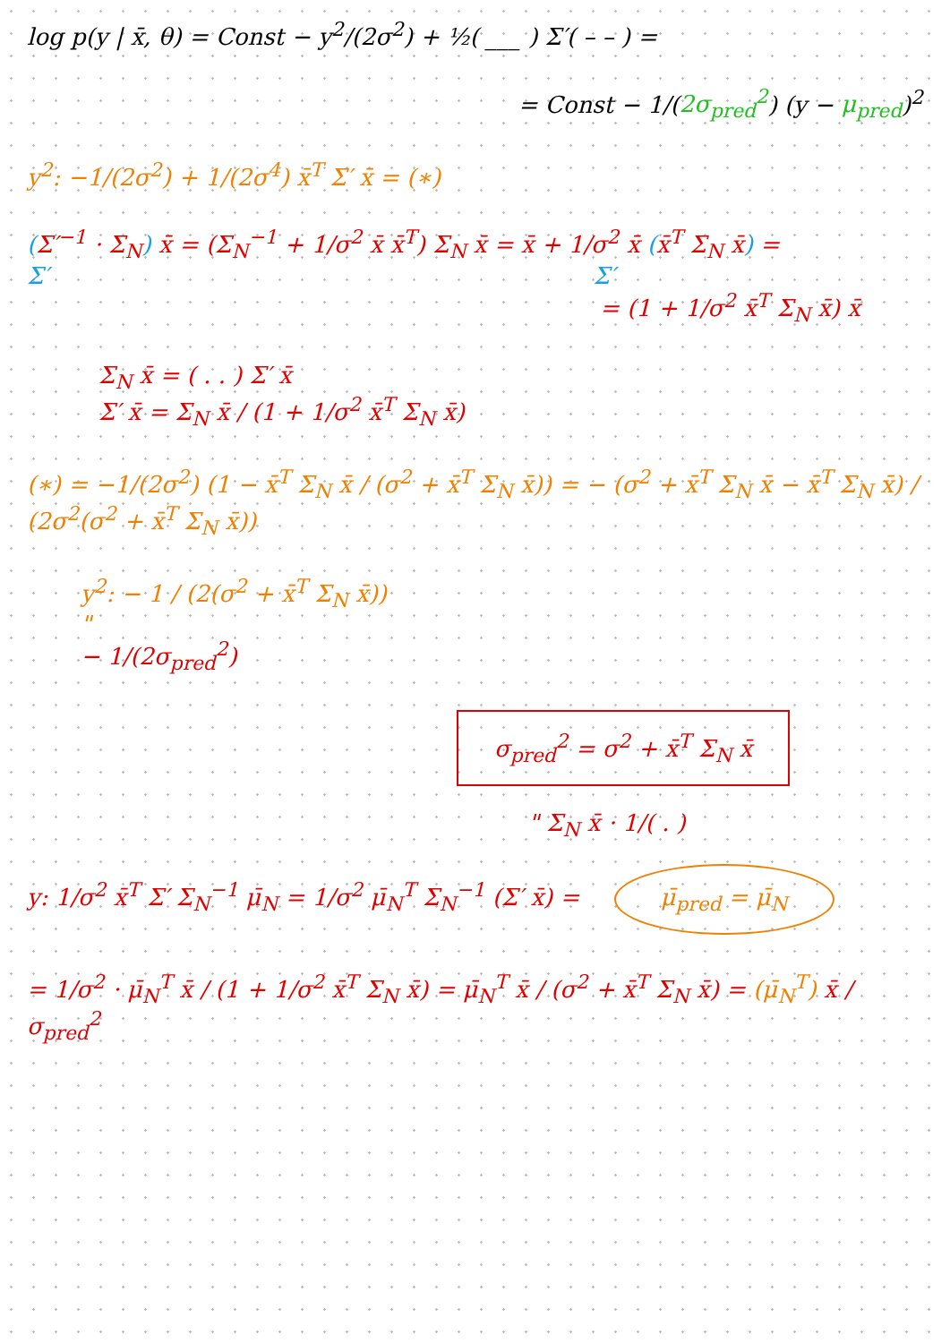log p(y | x̄, θ) = Const − y<sup>2</sup>/(2σ<sup>2</sup>) + ½( ___ ) Σ′( – – ) =
= Const − 1/(2σ<sub>pred</sub><sup>2</sup>) (y − μ<sub>pred</sub>)<sup>2</sup>
y<sup>2</sup>: −1/(2σ<sup>2</sup>) + 1/(2σ<sup>4</sup>) x̄<sup>T</sup> Σ′ x̄ = (∗)
(Σ′<sup>−1</sup> · Σ<sub>N</sub>) x̄ = (Σ<sub>N</sub><sup>−1</sup> + 1/σ<sup>2</sup> x̄ x̄<sup>T</sup>) Σ<sub>N</sub> x̄ = x̄ + 1/σ<sup>2</sup> x̄ (x̄<sup>T</sup> Σ<sub>N</sub> x̄) =
Σ′ Σ′
= (1 + 1/σ<sup>2</sup> x̄<sup>T</sup> Σ<sub>N</sub> x̄) x̄
Σ<sub>N</sub> x̄ = ( . . ) Σ′ x̄
Σ′ x̄ = Σ<sub>N</sub> x̄ / (1 + 1/σ<sup>2</sup> x̄<sup>T</sup> Σ<sub>N</sub> x̄)
(∗) = −1/(2σ<sup>2</sup>) (1 − x̄<sup>T</sup> Σ<sub>N</sub> x̄ / (σ<sup>2</sup> + x̄<sup>T</sup> Σ<sub>N</sub> x̄)) = − (σ<sup>2</sup> + x̄<sup>T</sup> Σ<sub>N</sub> x̄ − x̄<sup>T</sup> Σ<sub>N</sub> x̄) / (2σ<sup>2</sup>(σ<sup>2</sup> + x̄<sup>T</sup> Σ<sub>N</sub> x̄))
y<sup>2</sup>: − 1 / (2(σ<sup>2</sup> + x̄<sup>T</sup> Σ<sub>N</sub> x̄))
"
− 1/(2σ<sub>pred</sub><sup>2</sup>)
σ<sub>pred</sub><sup>2</sup> = σ<sup>2</sup> + x̄<sup>T</sup> Σ<sub>N</sub> x̄
" Σ<sub>N</sub> x̄ · 1/( . )
y: 1/σ<sup>2</sup> x̄<sup>T</sup> Σ′ Σ<sub>N</sub><sup>−1</sup> μ̄<sub>N</sub> = 1/σ<sup>2</sup> μ̄<sub>N</sub><sup>T</sup> Σ<sub>N</sub><sup>−1</sup> (Σ′ x̄) = μ̄<sub>pred</sub> = μ̄<sub>N</sub>
= 1/σ<sup>2</sup> · μ̄<sub>N</sub><sup>T</sup> x̄ / (1 + 1/σ<sup>2</sup> x̄<sup>T</sup> Σ<sub>N</sub> x̄) = μ̄<sub>N</sub><sup>T</sup> x̄ / (σ<sup>2</sup> + x̄<sup>T</sup> Σ<sub>N</sub> x̄) = (μ̄<sub>N</sub><sup>T</sup>) x̄ / σ<sub>pred</sub><sup>2</sup>